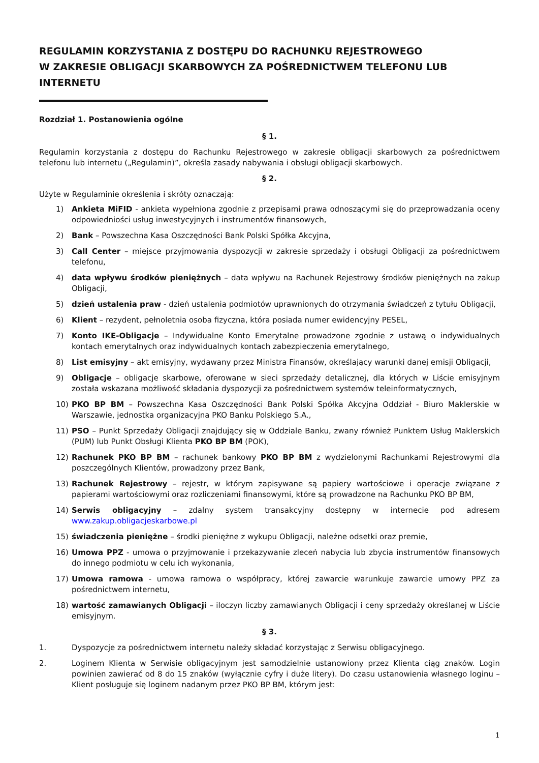REGULAMIN KORZYSTANIA Z DOSTĘPU DO RACHUNKU REJESTROWEGO
W ZAKRESIE OBLIGACJI SKARBOWYCH ZA POŚREDNICTWEM TELEFONU LUB INTERNETU
Rozdział 1. Postanowienia ogólne
§ 1.
Regulamin korzystania z dostępu do Rachunku Rejestrowego w zakresie obligacji skarbowych za pośrednictwem telefonu lub internetu („Regulamin)”, określa zasady nabywania i obsługi obligacji skarbowych.
§ 2.
Użyte w Regulaminie określenia i skróty oznaczają:
1) Ankieta MiFID - ankieta wypełniona zgodnie z przepisami prawa odnoszącymi się do przeprowadzania oceny odpowiedniości usług inwestycyjnych i instrumentów finansowych,
2) Bank – Powszechna Kasa Oszczędności Bank Polski Spółka Akcyjna,
3) Call Center – miejsce przyjmowania dyspozycji w zakresie sprzedaży i obsługi Obligacji za pośrednictwem telefonu,
4) data wpływu środków pieniężnych – data wpływu na Rachunek Rejestrowy środków pieniężnych na zakup Obligacji,
5) dzień ustalenia praw - dzień ustalenia podmiotów uprawnionych do otrzymania świadczeń z tytułu Obligacji,
6) Klient – rezydent, pełnoletnia osoba fizyczna, która posiada numer ewidencyjny PESEL,
7) Konto IKE-Obligacje – Indywidualne Konto Emerytalne prowadzone zgodnie z ustawą o indywidualnych kontach emerytalnych oraz indywidualnych kontach zabezpieczenia emerytalnego,
8) List emisyjny – akt emisyjny, wydawany przez Ministra Finansów, określający warunki danej emisji Obligacji,
9) Obligacje – obligacje skarbowe, oferowane w sieci sprzedaży detalicznej, dla których w Liście emisyjnym została wskazana możliwość składania dyspozycji za pośrednictwem systemów teleinformatycznych,
10) PKO BP BM – Powszechna Kasa Oszczędności Bank Polski Spółka Akcyjna Oddział - Biuro Maklerskie w Warszawie, jednostka organizacyjna PKO Banku Polskiego S.A.,
11) PSO – Punkt Sprzedaży Obligacji znajdujący się w Oddziale Banku, zwany również Punktem Usług Maklerskich (PUM) lub Punkt Obsługi Klienta PKO BP BM (POK),
12) Rachunek PKO BP BM – rachunek bankowy PKO BP BM z wydzielonymi Rachunkami Rejestrowymi dla poszczególnych Klientów, prowadzony przez Bank,
13) Rachunek Rejestrowy – rejestr, w którym zapisywane są papiery wartościowe i operacje związane z papierami wartościowymi oraz rozliczeniami finansowymi, które są prowadzone na Rachunku PKO BP BM,
14) Serwis obligacyjny – zdalny system transakcyjny dostępny w internecie pod adresem www.zakup.obligacjeskarbowe.pl
15) świadczenia pieniężne – środki pieniężne z wykupu Obligacji, należne odsetki oraz premie,
16) Umowa PPZ - umowa o przyjmowanie i przekazywanie zleceń nabycia lub zbycia instrumentów finansowych do innego podmiotu w celu ich wykonania,
17) Umowa ramowa - umowa ramowa o współpracy, której zawarcie warunkuje zawarcie umowy PPZ za pośrednictwem internetu,
18) wartość zamawianych Obligacji – iloczyn liczby zamawianych Obligacji i ceny sprzedaży określanej w Liście emisyjnym.
§ 3.
1. Dyspozycje za pośrednictwem internetu należy składać korzystając z Serwisu obligacyjnego.
2. Loginem Klienta w Serwisie obligacyjnym jest samodzielnie ustanowiony przez Klienta ciąg znaków. Login powinien zawierać od 8 do 15 znaków (wyłącznie cyfry i duże litery). Do czasu ustanowienia własnego loginu – Klient posługuje się loginem nadanym przez PKO BP BM, którym jest:
1